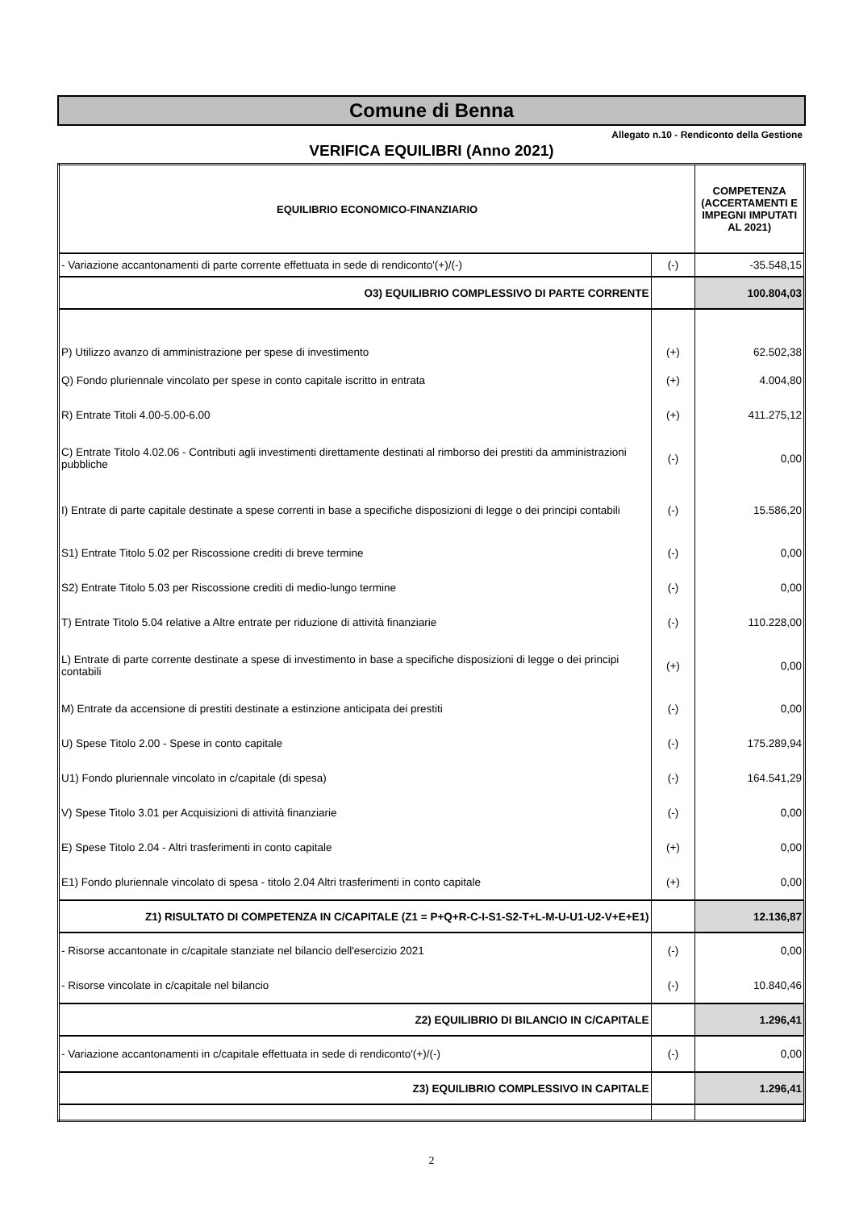Comune di Benna
Allegato n.10 - Rendiconto della Gestione
VERIFICA EQUILIBRI (Anno 2021)
| EQUILIBRIO ECONOMICO-FINANZIARIO | | COMPETENZA (ACCERTAMENTI E IMPEGNI IMPUTATI AL 2021) |
| --- | --- | --- |
| - Variazione accantonamenti di parte corrente effettuata in sede di rendiconto'(+)/(-) | (-) | -35.548,15 |
| O3) EQUILIBRIO COMPLESSIVO DI PARTE CORRENTE | | 100.804,03 |
| P) Utilizzo avanzo di amministrazione per spese di investimento | (+) | 62.502,38 |
| Q) Fondo pluriennale vincolato per spese in conto capitale iscritto in entrata | (+) | 4.004,80 |
| R) Entrate Titoli 4.00-5.00-6.00 | (+) | 411.275,12 |
| C) Entrate Titolo 4.02.06 - Contributi agli investimenti direttamente destinati al rimborso dei prestiti da amministrazioni pubbliche | (-) | 0,00 |
| I) Entrate di parte capitale destinate a spese correnti in base a specifiche disposizioni di legge o dei principi contabili | (-) | 15.586,20 |
| S1) Entrate Titolo 5.02 per Riscossione crediti di breve termine | (-) | 0,00 |
| S2) Entrate Titolo 5.03 per Riscossione crediti di medio-lungo termine | (-) | 0,00 |
| T) Entrate Titolo 5.04 relative a Altre entrate per riduzione di attività finanziarie | (-) | 110.228,00 |
| L) Entrate di parte corrente destinate a spese di investimento in base a specifiche disposizioni di legge o dei principi contabili | (+) | 0,00 |
| M) Entrate da accensione di prestiti destinate a estinzione anticipata dei prestiti | (-) | 0,00 |
| U) Spese Titolo 2.00 - Spese in conto capitale | (-) | 175.289,94 |
| U1) Fondo pluriennale vincolato in c/capitale (di spesa) | (-) | 164.541,29 |
| V) Spese Titolo 3.01 per Acquisizioni di attività finanziarie | (-) | 0,00 |
| E) Spese Titolo 2.04 - Altri trasferimenti in conto capitale | (+) | 0,00 |
| E1) Fondo pluriennale vincolato di spesa - titolo 2.04 Altri trasferimenti in conto capitale | (+) | 0,00 |
| Z1) RISULTATO DI COMPETENZA IN C/CAPITALE (Z1 = P+Q+R-C-I-S1-S2-T+L-M-U-U1-U2-V+E+E1) | | 12.136,87 |
| - Risorse accantonate in c/capitale stanziate nel bilancio dell'esercizio 2021 | (-) | 0,00 |
| - Risorse vincolate in c/capitale nel bilancio | (-) | 10.840,46 |
| Z2) EQUILIBRIO DI BILANCIO IN C/CAPITALE | | 1.296,41 |
| - Variazione accantonamenti in c/capitale effettuata in sede di rendiconto'(+)/(-) | (-) | 0,00 |
| Z3) EQUILIBRIO COMPLESSIVO IN CAPITALE | | 1.296,41 |
2